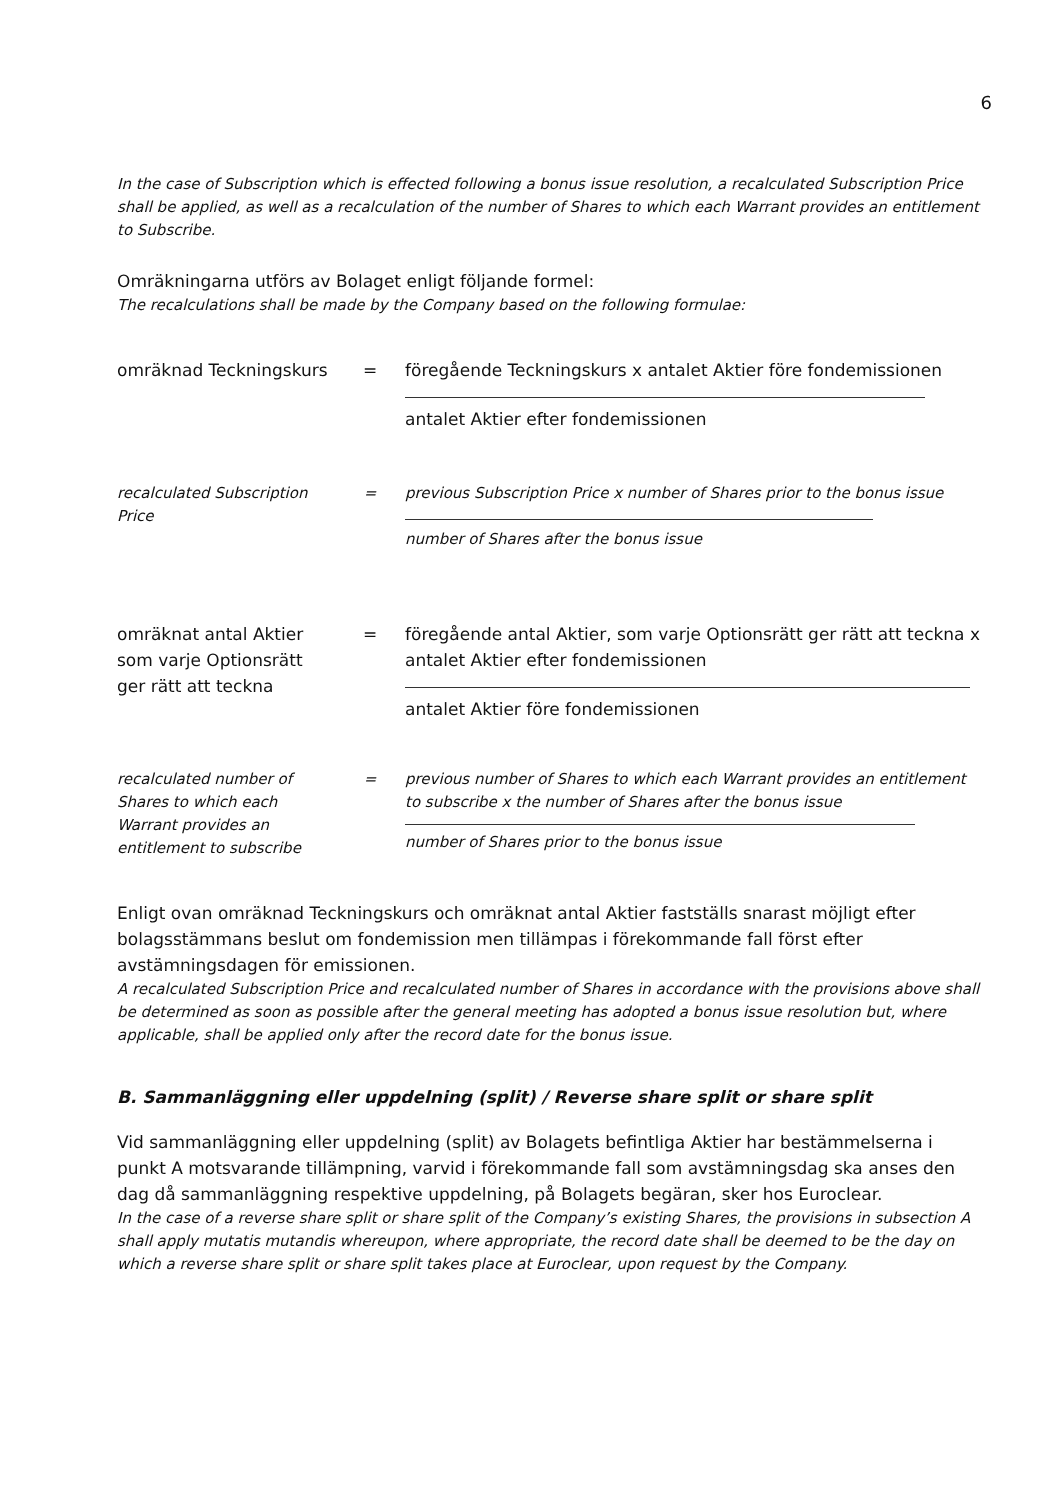6
In the case of Subscription which is effected following a bonus issue resolution, a recalculated Subscription Price shall be applied, as well as a recalculation of the number of Shares to which each Warrant provides an entitlement to Subscribe.
Omräkningarna utförs av Bolaget enligt följande formel:
The recalculations shall be made by the Company based on the following formulae:
omräknad Teckningskurs
= föregående Teckningskurs x antalet Aktier före fondemissionen
antalet Aktier efter fondemissionen
recalculated Subscription Price
= previous Subscription Price x number of Shares prior to the bonus issue
number of Shares after the bonus issue
omräknat antal Aktier som varje Optionsrätt ger rätt att teckna
= föregående antal Aktier, som varje Optionsrätt ger rätt att teckna x antalet Aktier efter fondemissionen
antalet Aktier före fondemissionen
recalculated number of Shares to which each Warrant provides an entitlement to subscribe
= previous number of Shares to which each Warrant provides an entitlement to subscribe x the number of Shares after the bonus issue
number of Shares prior to the bonus issue
Enligt ovan omräknad Teckningskurs och omräknat antal Aktier fastställs snarast möjligt efter bolagsstämmans beslut om fondemission men tillämpas i förekommande fall först efter avstämningsdagen för emissionen.
A recalculated Subscription Price and recalculated number of Shares in accordance with the provisions above shall be determined as soon as possible after the general meeting has adopted a bonus issue resolution but, where applicable, shall be applied only after the record date for the bonus issue.
B. Sammanläggning eller uppdelning (split) / Reverse share split or share split
Vid sammanläggning eller uppdelning (split) av Bolagets befintliga Aktier har bestämmelserna i punkt A motsvarande tillämpning, varvid i förekommande fall som avstämningsdag ska anses den dag då sammanläggning respektive uppdelning, på Bolagets begäran, sker hos Euroclear.
In the case of a reverse share split or share split of the Company’s existing Shares, the provisions in subsection A shall apply mutatis mutandis whereupon, where appropriate, the record date shall be deemed to be the day on which a reverse share split or share split takes place at Euroclear, upon request by the Company.